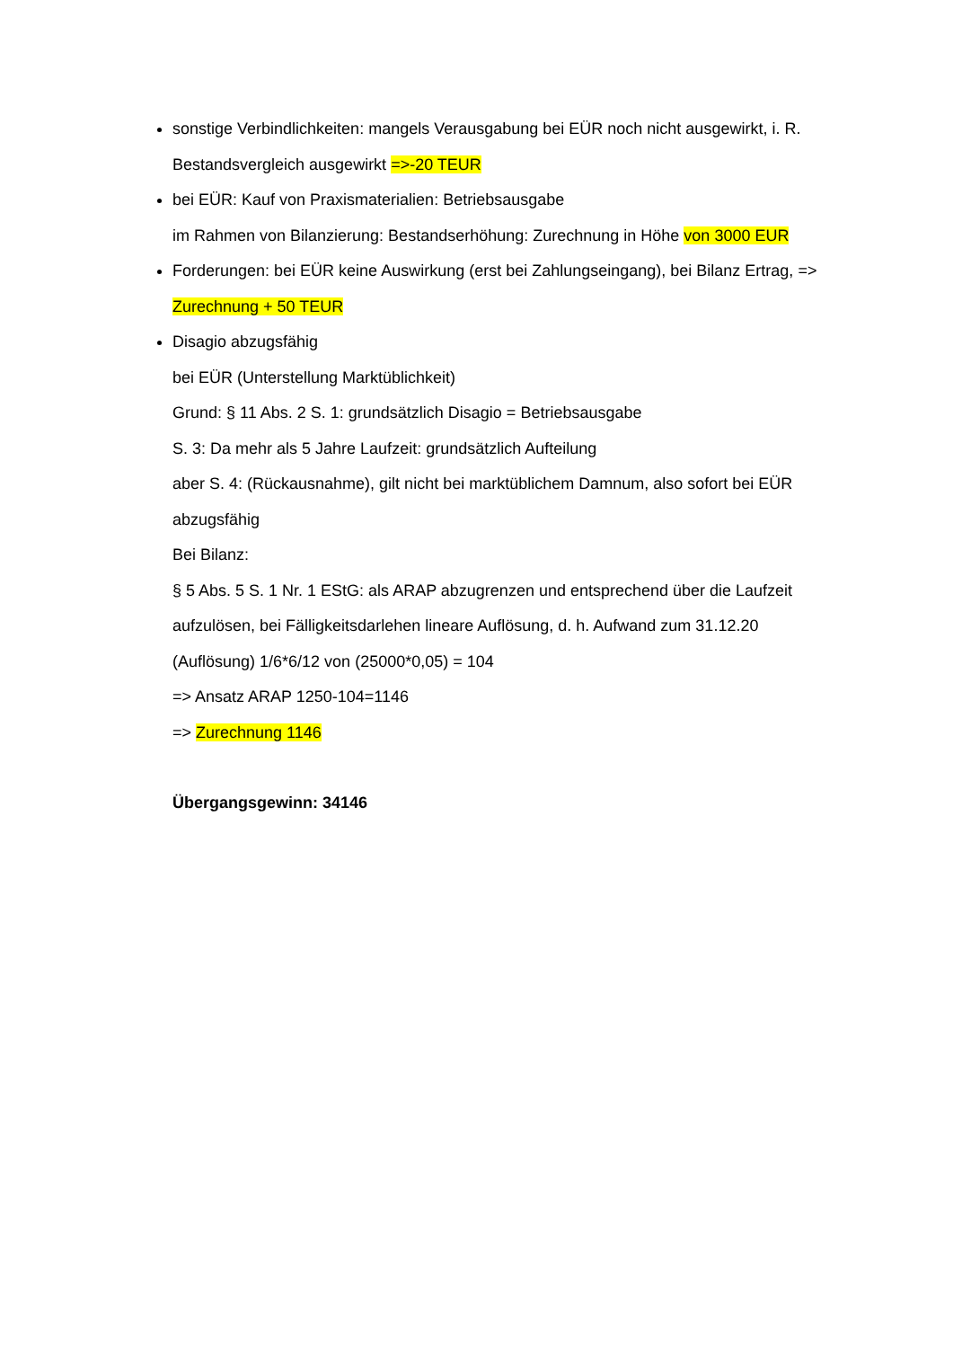sonstige Verbindlichkeiten: mangels Verausgabung bei EÜR noch nicht ausgewirkt, i. R. Bestandsvergleich ausgewirkt =>-20 TEUR
bei EÜR: Kauf von Praxismaterialien: Betriebsausgabe
im Rahmen von Bilanzierung: Bestandserhöhung: Zurechnung in Höhe von 3000 EUR
Forderungen: bei EÜR keine Auswirkung (erst bei Zahlungseingang), bei Bilanz Ertrag, => Zurechnung + 50 TEUR
Disagio abzugsfähig
bei EÜR (Unterstellung Marktüblichkeit)
Grund: § 11 Abs. 2 S. 1: grundsätzlich Disagio = Betriebsausgabe
S. 3: Da mehr als 5 Jahre Laufzeit: grundsätzlich Aufteilung
aber S. 4: (Rückausnahme), gilt nicht bei marktüblichem Damnum, also sofort bei EÜR abzugsfähig
Bei Bilanz:
§ 5 Abs. 5 S. 1 Nr. 1 EStG: als ARAP abzugrenzen und entsprechend über die Laufzeit aufzulösen, bei Fälligkeitsdarlehen lineare Auflösung, d. h. Aufwand zum 31.12.20 (Auflösung) 1/6*6/12 von (25000*0,05) = 104
=> Ansatz ARAP 1250-104=1146
=> Zurechnung 1146
Übergangsgewinn: 34146